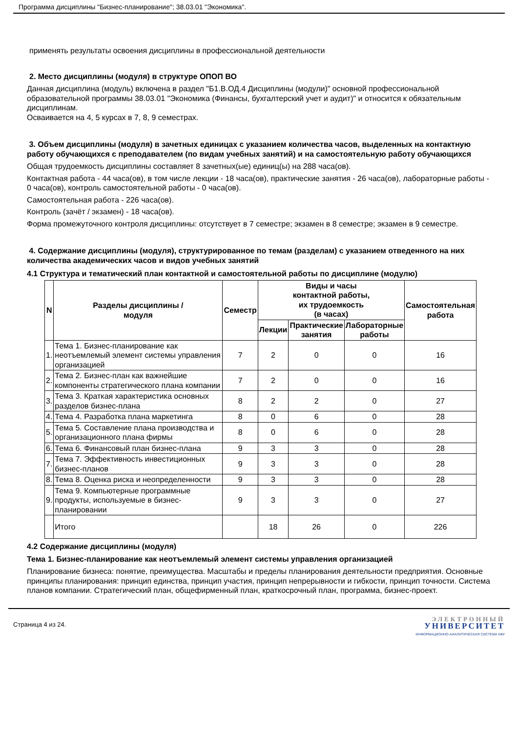Программа дисциплины "Бизнес-планирование"; 38.03.01 "Экономика".
применять результаты освоения дисциплины в профессиональной деятельности
2. Место дисциплины (модуля) в структуре ОПОП ВО
Данная дисциплина (модуль) включена в раздел "Б1.В.ОД.4 Дисциплины (модули)" основной профессиональной образовательной программы 38.03.01 "Экономика (Финансы, бухгалтерский учет и аудит)" и относится к обязательным дисциплинам.
Осваивается на 4, 5 курсах в 7, 8, 9 семестрах.
3. Объем дисциплины (модуля) в зачетных единицах с указанием количества часов, выделенных на контактную работу обучающихся с преподавателем (по видам учебных занятий) и на самостоятельную работу обучающихся
Общая трудоемкость дисциплины составляет 8 зачетных(ые) единиц(ы) на 288 часа(ов).
Контактная работа - 44 часа(ов), в том числе лекции - 18 часа(ов), практические занятия - 26 часа(ов), лабораторные работы - 0 часа(ов), контроль самостоятельной работы - 0 часа(ов).
Самостоятельная работа - 226 часа(ов).
Контроль (зачёт / экзамен) - 18 часа(ов).
Форма промежуточного контроля дисциплины: отсутствует в 7 семестре; экзамен в 8 семестре; экзамен в 9 семестре.
4. Содержание дисциплины (модуля), структурированное по темам (разделам) с указанием отведенного на них количества академических часов и видов учебных занятий
4.1 Структура и тематический план контактной и самостоятельной работы по дисциплине (модулю)
| N | Разделы дисциплины / модуля | Семестр | Виды и часы контактной работы, их трудоемкость (в часах) | | | Самостоятельная работа |
| --- | --- | --- | --- | --- | --- | --- |
| | | | Лекции | Практические занятия | Лабораторные работы | |
| 1. | Тема 1. Бизнес-планирование как неотъемлемый элемент системы управления организацией | 7 | 2 | 0 | 0 | 16 |
| 2. | Тема 2. Бизнес-план как важнейшие компоненты стратегического плана компании | 7 | 2 | 0 | 0 | 16 |
| 3. | Тема 3. Краткая характеристика основных разделов бизнес-плана | 8 | 2 | 2 | 0 | 27 |
| 4. | Тема 4. Разработка плана маркетинга | 8 | 0 | 6 | 0 | 28 |
| 5. | Тема 5. Составление плана производства и организационного плана фирмы | 8 | 0 | 6 | 0 | 28 |
| 6. | Тема 6. Финансовый план бизнес-плана | 9 | 3 | 3 | 0 | 28 |
| 7. | Тема 7. Эффективность инвестиционных бизнес-планов | 9 | 3 | 3 | 0 | 28 |
| 8. | Тема 8. Оценка риска и неопределенности | 9 | 3 | 3 | 0 | 28 |
| 9. | Тема 9. Компьютерные программные продукты, используемые в бизнес-планировании | 9 | 3 | 3 | 0 | 27 |
| | Итого | | 18 | 26 | 0 | 226 |
4.2 Содержание дисциплины (модуля)
Тема 1. Бизнес-планирование как неотъемлемый элемент системы управления организацией
Планирование бизнеса: понятие, преимущества. Масштабы и пределы планирования деятельности предприятия. Основные принципы планирования: принцип единства, принцип участия, принцип непрерывности и гибкости, принцип точности. Система планов компании. Стратегический план, общефирменный план, краткосрочный план, программа, бизнес-проект.
Страница 4 из 24.
ЭЛЕКТРОННЫЙ
УНИВЕРСИТЕТ
ИНФОРМАЦИОННО-АНАЛИТИЧЕСКАЯ СИСТЕМА КФУ